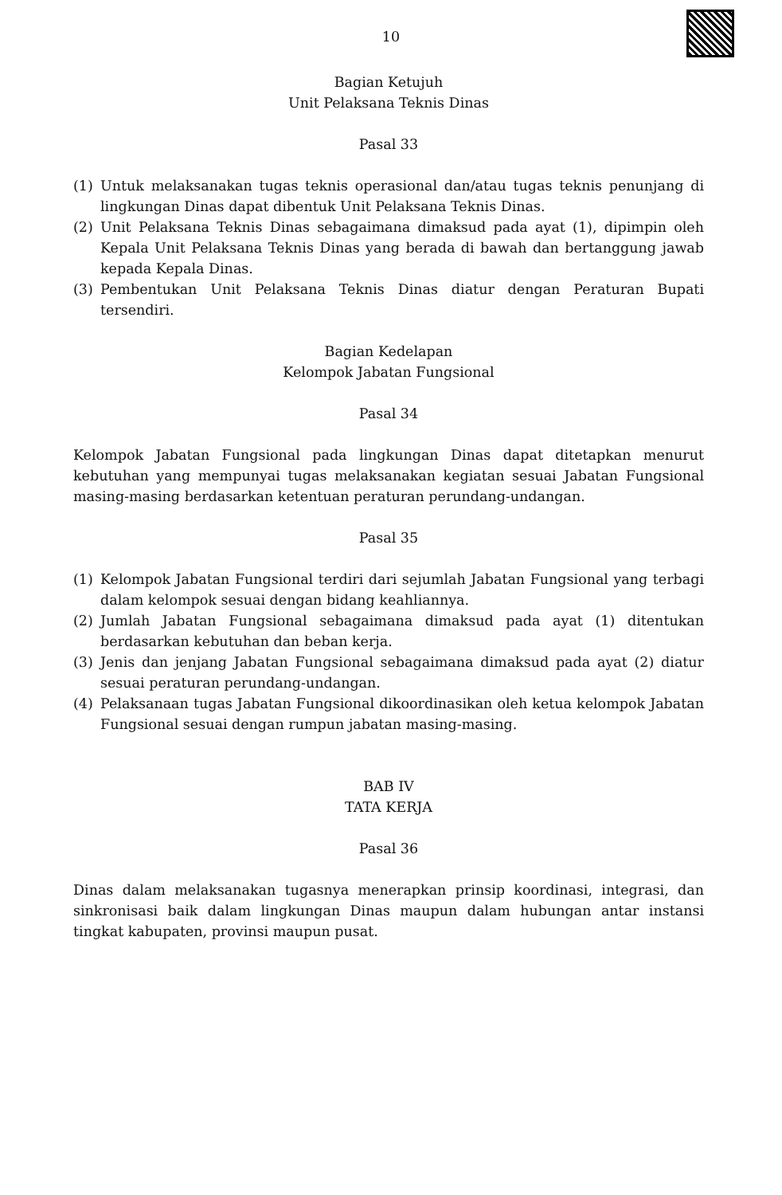10
Bagian Ketujuh
Unit Pelaksana Teknis Dinas
Pasal 33
(1) Untuk melaksanakan tugas teknis operasional dan/atau tugas teknis penunjang di lingkungan Dinas dapat dibentuk Unit Pelaksana Teknis Dinas.
(2) Unit Pelaksana Teknis Dinas sebagaimana dimaksud pada ayat (1), dipimpin oleh Kepala Unit Pelaksana Teknis Dinas yang berada di bawah dan bertanggung jawab kepada Kepala Dinas.
(3) Pembentukan Unit Pelaksana Teknis Dinas diatur dengan Peraturan Bupati tersendiri.
Bagian Kedelapan
Kelompok Jabatan Fungsional
Pasal 34
Kelompok Jabatan Fungsional pada lingkungan Dinas dapat ditetapkan menurut kebutuhan yang mempunyai tugas melaksanakan kegiatan sesuai Jabatan Fungsional masing-masing berdasarkan ketentuan peraturan perundang-undangan.
Pasal 35
(1) Kelompok Jabatan Fungsional terdiri dari sejumlah Jabatan Fungsional yang terbagi dalam kelompok sesuai dengan bidang keahliannya.
(2) Jumlah Jabatan Fungsional sebagaimana dimaksud pada ayat (1) ditentukan berdasarkan kebutuhan dan beban kerja.
(3) Jenis dan jenjang Jabatan Fungsional sebagaimana dimaksud pada ayat (2) diatur sesuai peraturan perundang-undangan.
(4) Pelaksanaan tugas Jabatan Fungsional dikoordinasikan oleh ketua kelompok Jabatan Fungsional sesuai dengan rumpun jabatan masing-masing.
BAB IV
TATA KERJA
Pasal 36
Dinas dalam melaksanakan tugasnya menerapkan prinsip koordinasi, integrasi, dan sinkronisasi baik dalam lingkungan Dinas maupun dalam hubungan antar instansi tingkat kabupaten, provinsi maupun pusat.